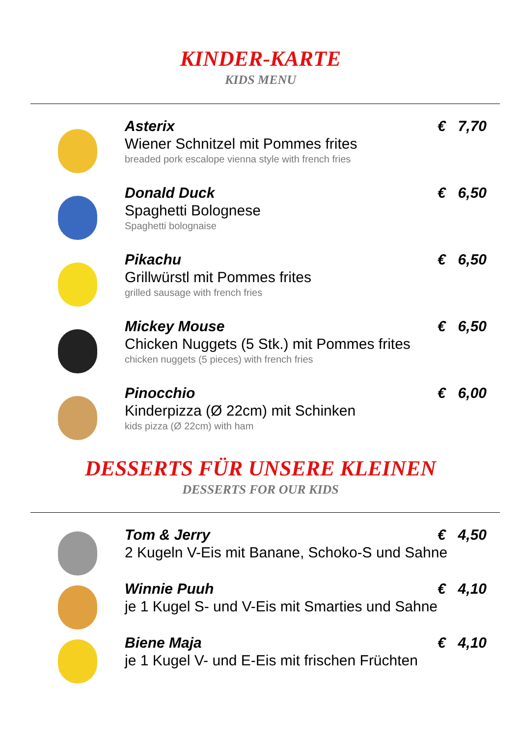KINDER-KARTE
KIDS MENU
Asterix € 7,70
Wiener Schnitzel mit Pommes frites
breaded pork escalope vienna style with french fries
Donald Duck € 6,50
Spaghetti Bolognese
Spaghetti bolognaise
Pikachu € 6,50
Grillwürstl mit Pommes frites
grilled sausage with french fries
Mickey Mouse € 6,50
Chicken Nuggets (5 Stk.) mit Pommes frites
chicken nuggets (5 pieces) with french fries
Pinocchio € 6,00
Kinderpizza (Ø 22cm) mit Schinken
kids pizza (Ø 22cm) with ham
DESSERTS FÜR UNSERE KLEINEN
DESSERTS FOR OUR KIDS
Tom & Jerry € 4,50
2 Kugeln V-Eis mit Banane, Schoko-S und Sahne
Winnie Puuh € 4,10
je 1 Kugel S- und V-Eis mit Smarties und Sahne
Biene Maja € 4,10
je 1 Kugel V- und E-Eis mit frischen Früchten